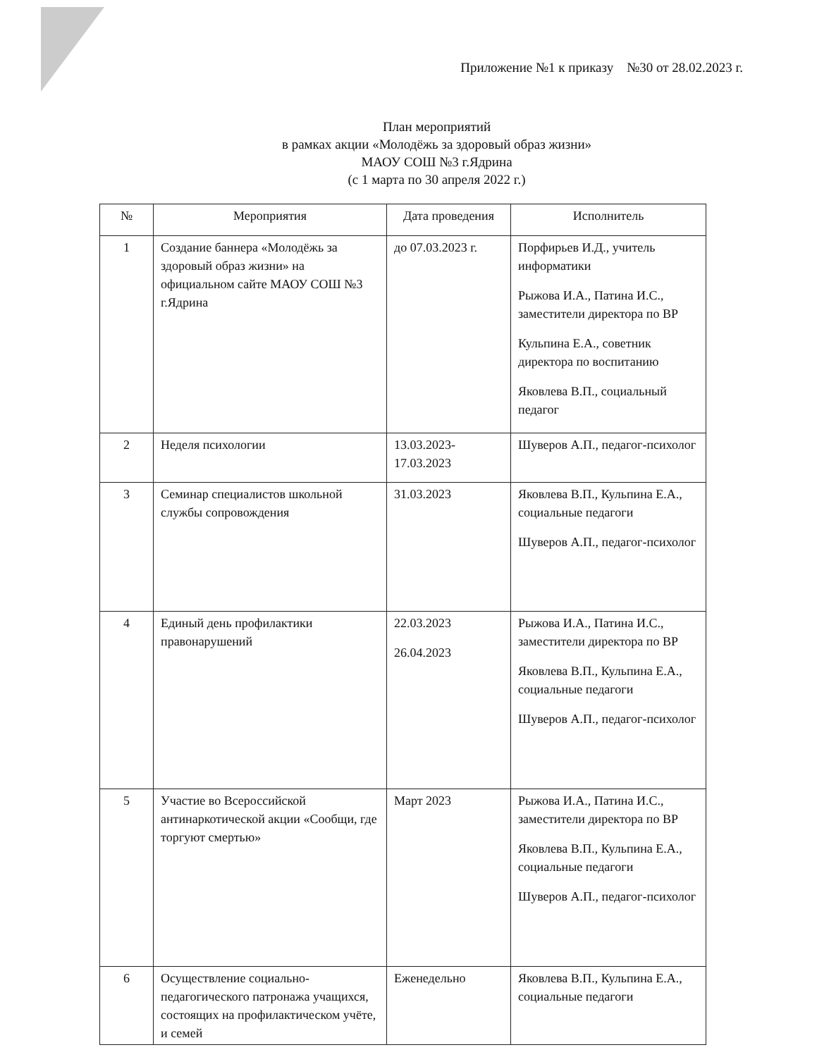Приложение №1 к приказу №30 от 28.02.2023 г.
План мероприятий
в рамках акции «Молодёжь за здоровый образ жизни»
МАОУ СОШ №3 г.Ядрина
(с 1 марта по 30 апреля 2022 г.)
| № | Мероприятия | Дата проведения | Исполнитель |
| --- | --- | --- | --- |
| 1 | Создание баннера «Молодёжь за здоровый образ жизни» на официальном сайте МАОУ СОШ №3 г.Ядрина | до 07.03.2023 г. | Порфирьев И.Д., учитель информатики Рыжова И.А., Патина И.С., заместители директора по ВР Кульпина Е.А., советник директора по воспитанию Яковлева В.П., социальный педагог |
| 2 | Неделя психологии | 13.03.2023-17.03.2023 | Шуверов А.П., педагог-психолог |
| 3 | Семинар специалистов школьной службы сопровождения | 31.03.2023 | Яковлева В.П., Кульпина Е.А., социальные педагоги Шуверов А.П., педагог-психолог |
| 4 | Единый день профилактики правонарушений | 22.03.2023 26.04.2023 | Рыжова И.А., Патина И.С., заместители директора по ВР Яковлева В.П., Кульпина Е.А., социальные педагоги Шуверов А.П., педагог-психолог |
| 5 | Участие во Всероссийской антинаркотической акции «Сообщи, где торгуют смертью» | Март 2023 | Рыжова И.А., Патина И.С., заместители директора по ВР Яковлева В.П., Кульпина Е.А., социальные педагоги Шуверов А.П., педагог-психолог |
| 6 | Осуществление социально-педагогического патронажа учащихся, состоящих на профилактическом учёте, и семей | Еженедельно | Яковлева В.П., Кульпина Е.А., социальные педагоги |